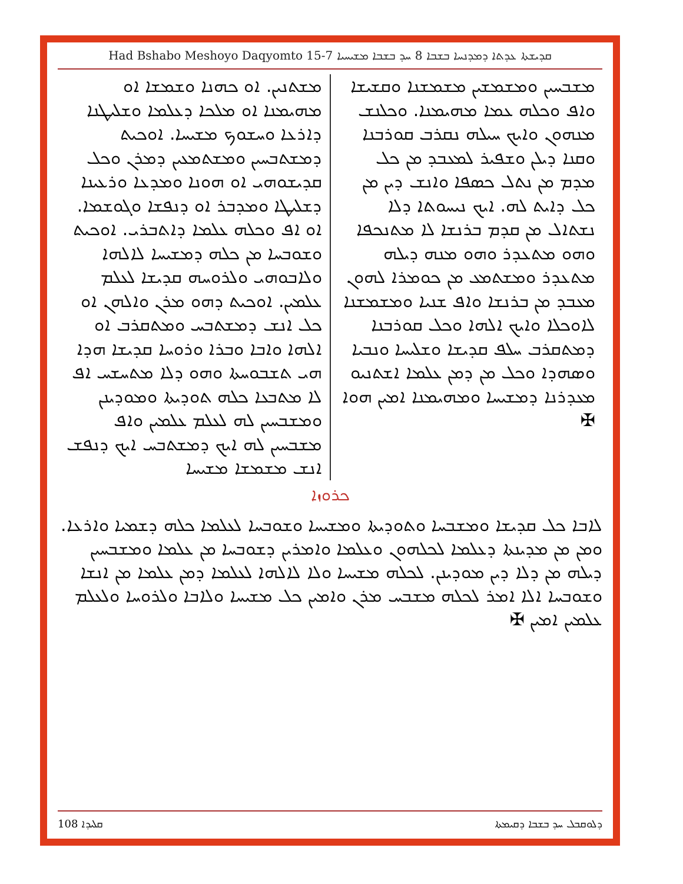Had Bshabo Meshoyo Daqyomto 15-7 ܩܕܝܫܬܐ ܥܕܬܐ ܕܡܕܢܚܐ ܒܫܒܐ 8 ܚܕ ܒܫܒܐ ܡܫܝܚܝܐ
ܡܫܒܚܝܢ ܘܡܫܡܫܝܢ ܡܫܡܫܢܐ ܘܩܫܝܫܐ ܘܐܦ ܘܟܠܗ ܥܡܐ ܡܗܝܡܢܐ. ܘܟܠܢܫ ܡܢܗܘܢ ܘܐܝܟ ܚܝܠܗ ܢܩܪܒ ܩܘܪܒܢܐ ܘܩܢܐ ܕܝܠܢ ܘܫܦܝܪ ܠܡܥܒܕ ܡܢ ܟܠ ܡܕܡ ܡܢ ܢܬܠ ܟܣܦܐ ܘܐܢܫ ܕܝܢ ܡܢ ܟܠ ܕܐܝܬ ܠܗ. ܐܝܟ ܢܝܚܘܬܐ ܕܠܐ ܢܫܬܐܠ ܡܢ ܩܕܡ ܒܪܢܫܐ ܠܐ ܡܬܢܟܦܐ ܘܗܘ ܡܬܥܕܪ ܘܗܘ ܡܢܗ ܕܝܠܗ ܡܬܥܕܪ ܘܡܫܬܡܥ ܡܢ ܟܘܡܪܐ ܠܗܘܢ ܡܥܒܕ ܡܢ ܒܪܢܫܐ ܘܐܦ ܫܢܝܐ ܘܡܫܡܫܢܐ ܠܐܘܟܠܐ ܘܐܝܟ ܐܠܗܐ ܘܟܠ ܩܘܪܒܢܐ ܕܡܬܩܪܒ ܚܠܦ ܩܕܝܫܐ ܘܫܠܝܚܐ ܘܢܒܝܐ ܘܣܗܕܐ ܘܟܠ ܡܢ ܕܡܢ ܥܠܡܐ ܐܫܬܢܝܘ ܡܥܕܪܢܐ ܕܡܫܝܚܐ ܘܡܗܝܡܢܐ ܐܡܝܢ ܗܘܐ ✠
ܡܫܬܢܝܢ. ܐܘ ܟܗܢܐ ܘܫܡܫܐ ܐܘ ܡܗܝܡܢܐ ܐܘ ܡܠܟܐ ܕܥܠܡܐ ܘܫܠܝܛܢܐ ܕܐܪܥܐ ܘܚܫܘܟ ܡܫܝܚܐ. ܐܘܟܝܬ ܕܡܫܬܒܚܝܢ ܘܡܫܬܡܥܝܢ ܕܡܪܢ ܘܟܠ ܩܕܝܫܘܗܝ ܐܘ ܗܘܢܐ ܘܡܕܥܐ ܘܪܥܝܢܐ ܕܫܠܝܛܐ ܘܡܕܒܪ ܐܘ ܕܢܦܫܐ ܘܓܘܫܡܐ. ܐܘ ܐܦ ܘܟܠܗ ܥܠܡܐ ܕܐܬܒܪܝ. ܐܘܟܝܬ ܘܫܘܒܚܐ ܡܢ ܟܠܗ ܕܡܫܝܚܐ ܠܐܠܗܐ ܘܠܐܒܘܗܝ ܘܠܪܘܚܗ ܩܕܝܫܐ ܠܥܠܡ ܥܠܡܝܢ. ܐܘܟܝܬ ܕܗܘ ܡܪܢ ܘܐܠܗܢ ܐܘ ܟܠ ܐܢܫ ܕܡܫܬܒܚ ܘܡܬܩܪܒ ܐܘ ܐܠܗܐ ܘܐܒܐ ܘܒܪܐ ܘܪܘܚܐ ܩܕܝܫܐ ܗܕܐ ܗܝ ܬܫܒܘܚܬܐ ܘܗܘ ܕܠܐ ܡܬܚܫܚ ܐܦ ܠܐ ܡܬܒܥܐ ܟܠܗ ܬܘܕܝܬܐ ܘܡܘܕܝܢܢ ܘܡܫܒܚܝܢ ܠܗ ܠܥܠܡ ܥܠܡܝܢ ܘܐܦ ܡܫܒܚܝܢ ܠܗ ܐܝܟ ܕܡܫܬܒܚ ܐܝܟ ܕܢܦܫ ܐܢܫ ܡܫܡܫܐ ܡܫܝܚܐ
ܟܪܘܙܐ
ܠܐܒܐ ܟܠ ܩܕܝܫܐ ܘܡܫܒܚܐ ܘܬܘܕܝܬܐ ܘܡܫܝܚܐ ܘܫܘܒܚܐ ܠܥܠܡܐ ܟܠܗ ܕܫܡܝܐ ܘܐܪܥܐ. ܘܡܢ ܡܢ ܡܕܝܢܬܐ ܕܥܠܡܐ ܠܟܠܗܘܢ ܘܥܠܡܐ ܘܐܡܪܝܢ ܕܫܘܒܚܐ ܡܢ ܥܠܡܐ ܘܡܫܒܚܝܢ ܕܝܠܗ ܡܢ ܕܠܐ ܕܝܢ ܡܘܕܝܢܢ. ܠܟܠܗ ܡܫܝܚܐ ܘܠܐ ܠܐܠܗܐ ܠܥܠܡܐ ܕܡܢ ܥܠܡܐ ܡܢ ܐܢܫܐ ܘܫܘܒܚܐ ܐܠܐ ܐܡܪ ܠܟܠܗ ܡܫܒܚ ܡܪܢ ܘܐܡܝܢ ܟܠ ܡܫܝܚܐ ܘܠܐܒܐ ܘܠܪܘܚܐ ܘܠܥܠܡ ܥܠܡܝܢ ܐܡܝܢ ✠
ܩܠܝܕܐ 108 ܕܠܘܩܒܠ ܚܕ ܒܫܒܐ ܕܩܝܡܬܐ